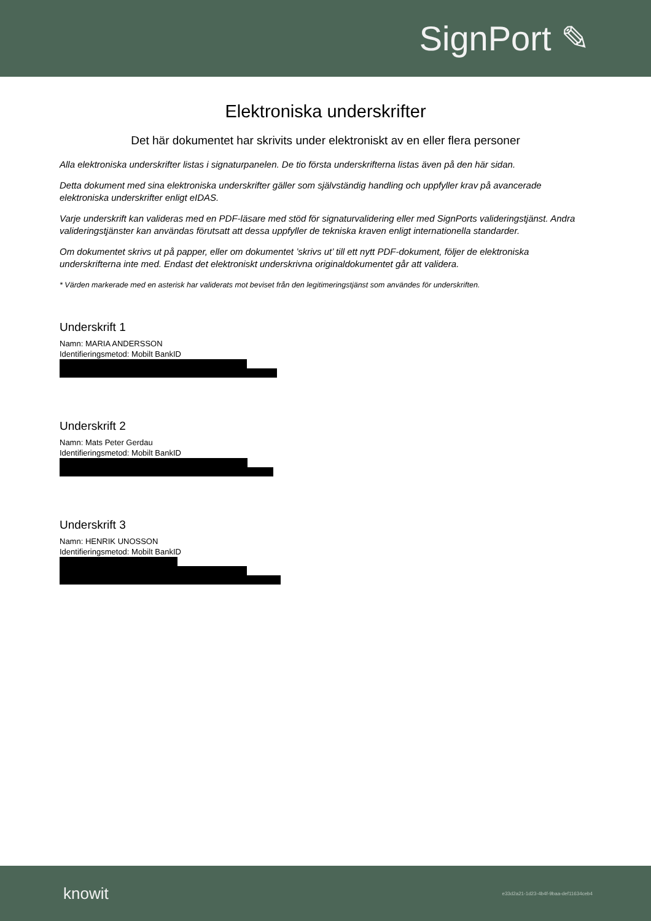SignPort ✎
Elektroniska underskrifter
Det här dokumentet har skrivits under elektroniskt av en eller flera personer
Alla elektroniska underskrifter listas i signaturpanelen. De tio första underskrifterna listas även på den här sidan.
Detta dokument med sina elektroniska underskrifter gäller som självständig handling och uppfyller krav på avancerade elektroniska underskrifter enligt eIDAS.
Varje underskrift kan valideras med en PDF-läsare med stöd för signaturvalidering eller med SignPorts valideringstjänst. Andra valideringstjänster kan användas förutsatt att dessa uppfyller de tekniska kraven enligt internationella standarder.
Om dokumentet skrivs ut på papper, eller om dokumentet ’skrivs ut’ till ett nytt PDF-dokument, följer de elektroniska underskrifterna inte med. Endast det elektroniskt underskrivna originaldokumentet går att validera.
* Värden markerade med en asterisk har validerats mot beviset från den legitimeringstjänst som användes för underskriften.
Underskrift 1
Namn: MARIA ANDERSSON
Identifieringsmetod: Mobilt BankID
Underskrift 2
Namn: Mats Peter Gerdau
Identifieringsmetod: Mobilt BankID
Underskrift 3
Namn: HENRIK UNOSSON
Identifieringsmetod: Mobilt BankID
knowit
e33d2a21-1d23-4b4f-9baa-def11634ceb4